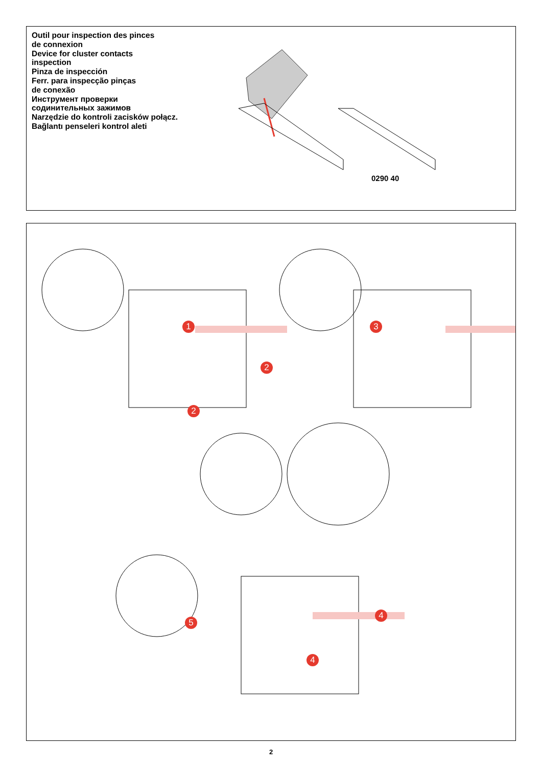Outil pour inspection des pinces
de connexion
Device for cluster contacts
inspection
Pinza de inspección
Ferr. para inspecção pinças
de conexão
Инструмент проверки
содинительных зажимов
Narzędzie do kontroli zacisków połącz.
Bağlantı penseleri kontrol aleti
0290 40
1
2
2
3
4
4
5
2